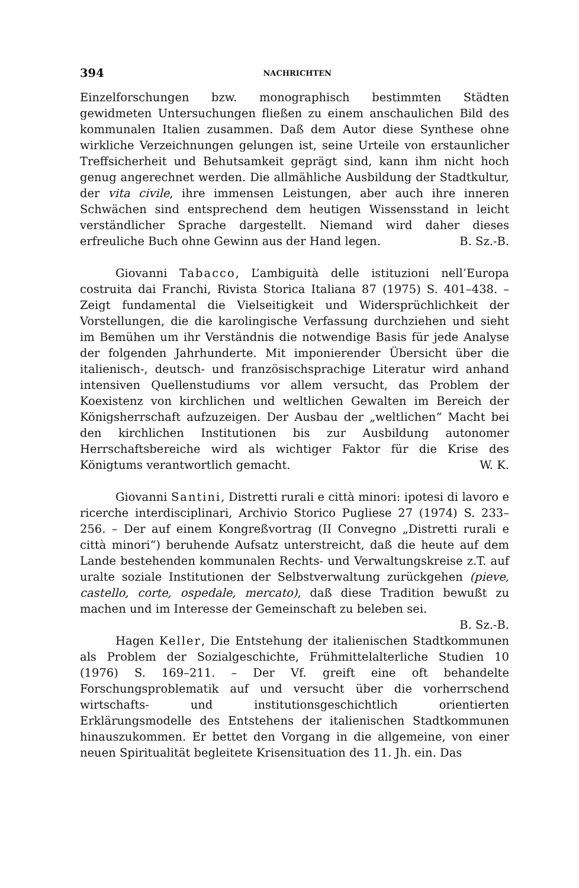394 NACHRICHTEN
Einzelforschungen bzw. monographisch bestimmten Städten gewidmeten Untersuchungen fließen zu einem anschaulichen Bild des kommunalen Italien zusammen. Daß dem Autor diese Synthese ohne wirkliche Verzeichnungen gelungen ist, seine Urteile von erstaunlicher Treffsicherheit und Behutsamkeit geprägt sind, kann ihm nicht hoch genug angerechnet werden. Die allmähliche Ausbildung der Stadtkultur, der vita civile, ihre immensen Leistungen, aber auch ihre inneren Schwächen sind entsprechend dem heutigen Wissensstand in leicht verständlicher Sprache dargestellt. Niemand wird daher dieses erfreuliche Buch ohne Gewinn aus der Hand legen. B. Sz.-B.
Giovanni Tabacco, L’ambiguità delle istituzioni nell’Europa costruita dai Franchi, Rivista Storica Italiana 87 (1975) S. 401–438. – Zeigt fundamental die Vielseitigkeit und Widersprüchlichkeit der Vorstellungen, die die karolingische Verfassung durchziehen und sieht im Bemühen um ihr Verständnis die notwendige Basis für jede Analyse der folgenden Jahrhunderte. Mit imponierender Übersicht über die italienisch-, deutsch- und französischsprachige Literatur wird anhand intensiven Quellenstudiums vor allem versucht, das Problem der Koexistenz von kirchlichen und weltlichen Gewalten im Bereich der Königsherrschaft aufzuzeigen. Der Ausbau der „weltlichen“ Macht bei den kirchlichen Institutionen bis zur Ausbildung autonomer Herrschaftsbereiche wird als wichtiger Faktor für die Krise des Königtums verantwortlich gemacht. W. K.
Giovanni Santini, Distretti rurali e città minori: ipotesi di lavoro e ricerche interdisciplinari, Archivio Storico Pugliese 27 (1974) S. 233–256. – Der auf einem Kongreßvortrag (II Convegno „Distretti rurali e città minori“) beruhende Aufsatz unterstreicht, daß die heute auf dem Lande bestehenden kommunalen Rechts- und Verwaltungskreise z.T. auf uralte soziale Institutionen der Selbstverwaltung zurückgehen (pieve, castello, corte, ospedale, mercato), daß diese Tradition bewußt zu machen und im Interesse der Gemeinschaft zu beleben sei. B. Sz.-B.
Hagen Keller, Die Entstehung der italienischen Stadtkommunen als Problem der Sozialgeschichte, Frühmittelalterliche Studien 10 (1976) S. 169–211. – Der Vf. greift eine oft behandelte Forschungsproblematik auf und versucht über die vorherrschend wirtschafts- und institutionsgeschichtlich orientierten Erklärungsmodelle des Entstehens der italienischen Stadtkommunen hinauszukommen. Er bettet den Vorgang in die allgemeine, von einer neuen Spiritualität begleitete Krisensituation des 11. Jh. ein. Das